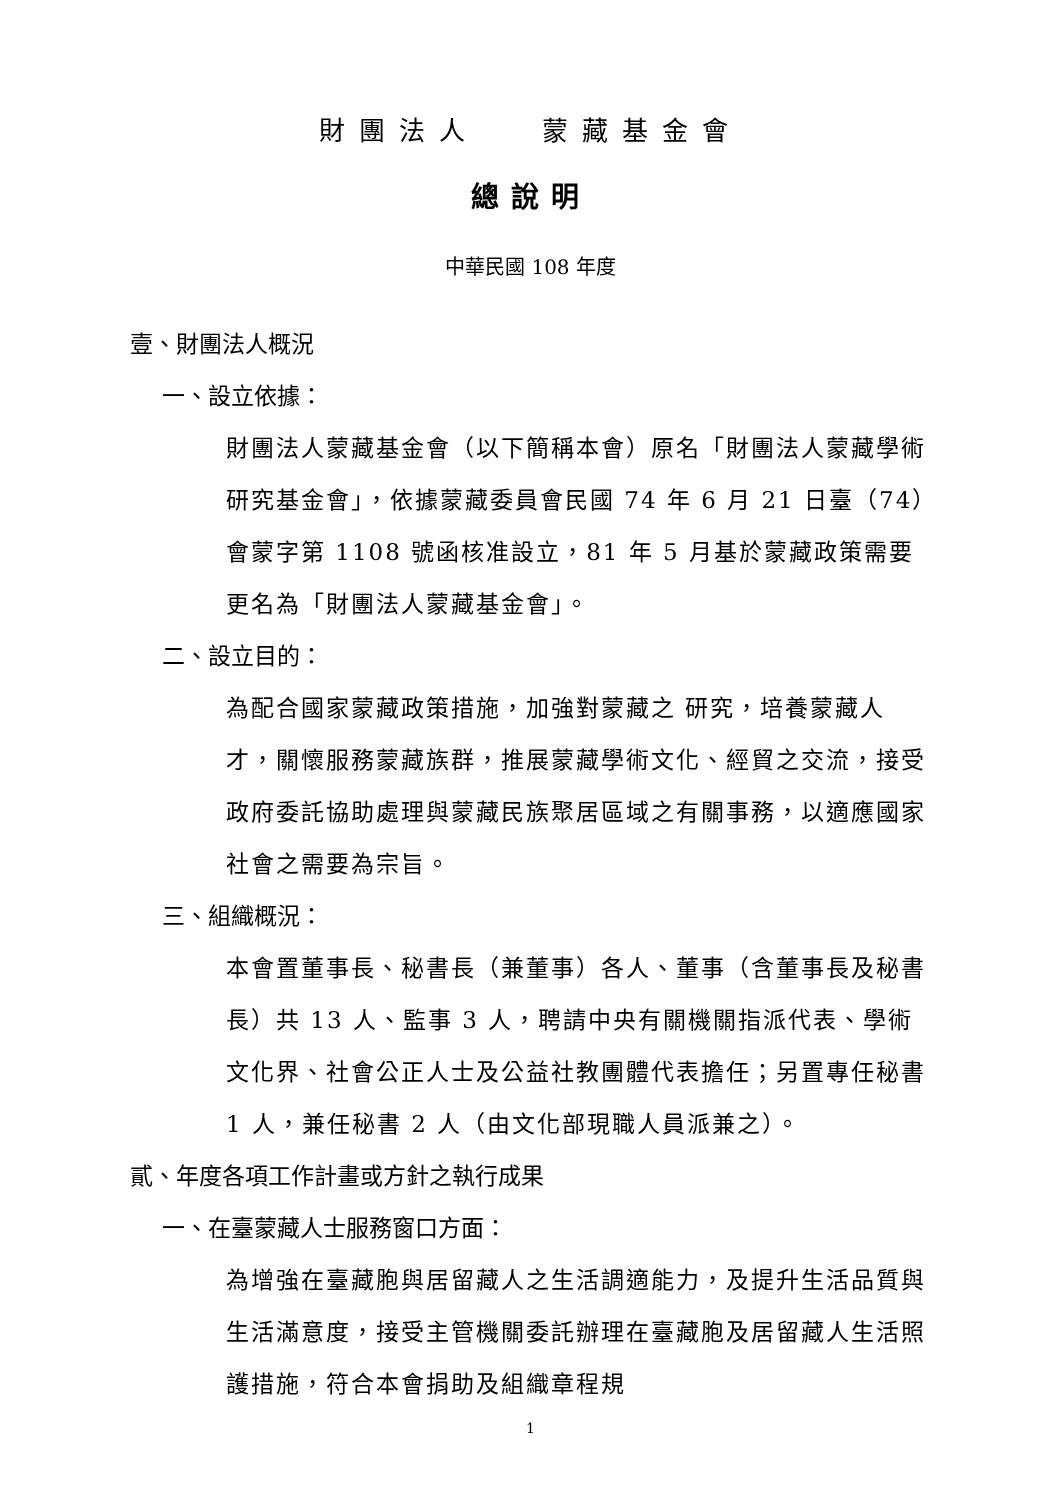財團法人　 蒙藏基金會
總說明
中華民國 108 年度
壹、財團法人概況
一、設立依據：
財團法人蒙藏基金會（以下簡稱本會）原名「財團法人蒙藏學術研究基金會」，依據蒙藏委員會民國 74 年 6 月 21 日臺（74）會蒙字第 1108 號函核准設立，81 年 5 月基於蒙藏政策需要更名為「財團法人蒙藏基金會」。
二、設立目的：
為配合國家蒙藏政策措施，加強對蒙藏之 研究，培養蒙藏人才，關懷服務蒙藏族群，推展蒙藏學術文化、經貿之交流，接受政府委託協助處理與蒙藏民族聚居區域之有關事務，以適應國家社會之需要為宗旨。
三、組織概況：
本會置董事長、秘書長（兼董事）各人、董事（含董事長及秘書長）共 13 人、監事 3 人，聘請中央有關機關指派代表、學術文化界、社會公正人士及公益社教團體代表擔任；另置專任秘書 1 人，兼任秘書 2 人（由文化部現職人員派兼之）。
貳、年度各項工作計畫或方針之執行成果
一、在臺蒙藏人士服務窗口方面：
為增強在臺藏胞與居留藏人之生活調適能力，及提升生活品質與生活滿意度，接受主管機關委託辦理在臺藏胞及居留藏人生活照護措施，符合本會捐助及組織章程規
1